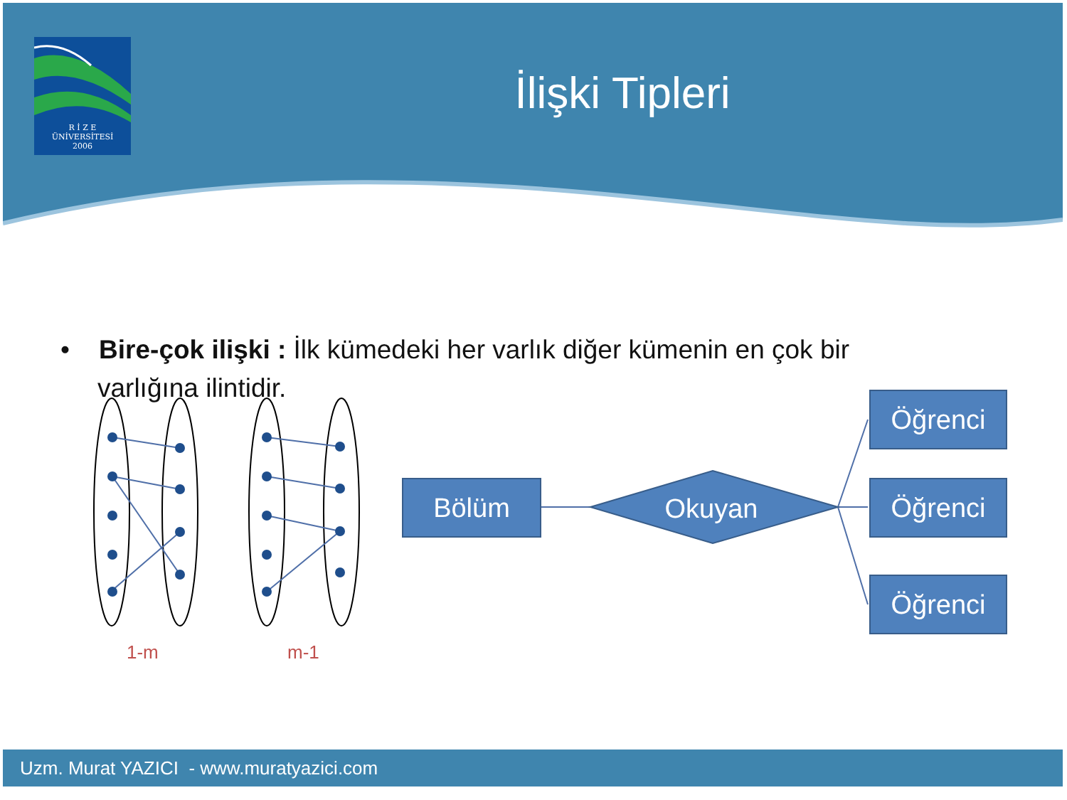R İ Z E
ÜNİVERSİTESİ
2006
İlişki Tipleri
• Bire-çok ilişki : İlk kümedeki her varlık diğer kümenin en çok bir varlığına ilintidir.
1-m m-1
Bölüm Okuyan
Öğrenci
Öğrenci
Öğrenci
Uzm. Murat YAZICI - www.muratyazici.com